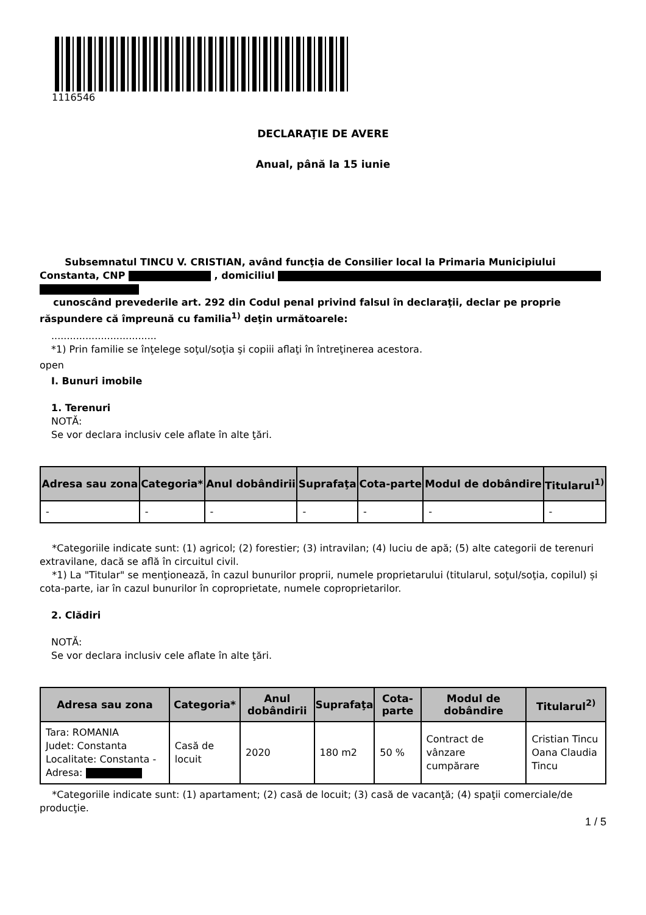1116546
DECLARAŢIE DE AVERE
Anual, până la 15 iunie
Subsemnatul TINCU V. CRISTIAN, având funcţia de Consilier local la Primaria Municipiului Constanta, CNP , domiciliul
cunoscând prevederile art. 292 din Codul penal privind falsul în declaraţii, declar pe proprie răspundere că împreună cu familia<sup>1)</sup> deţin următoarele:
..................................
*1) Prin familie se înţelege soţul/soţia şi copiii aflaţi în întreţinerea acestora.
open
I. Bunuri imobile
1. Terenuri
NOTĂ:
Se vor declara inclusiv cele aflate în alte ţări.
| Adresa sau zona | Categoria* | Anul dobândirii | Suprafaţa | Cota-parte | Modul de dobândire | Titularul<sup>1)</sup> |
| --- | --- | --- | --- | --- | --- | --- |
| - | - | - | - | - | - | - |
*Categoriile indicate sunt: (1) agricol; (2) forestier; (3) intravilan; (4) luciu de apă; (5) alte categorii de terenuri extravilane, dacă se află în circuitul civil.
*1) La "Titular" se menţionează, în cazul bunurilor proprii, numele proprietarului (titularul, soţul/soţia, copilul) și cota-parte, iar în cazul bunurilor în coproprietate, numele coproprietarilor.
2. Clădiri
NOTĂ:
Se vor declara inclusiv cele aflate în alte ţări.
| Adresa sau zona | Categoria* | Anul dobândirii | Suprafaţa | Cota-parte | Modul de dobândire | Titularul<sup>2)</sup> |
| --- | --- | --- | --- | --- | --- | --- |
| Tara: ROMANIA Judet: Constanta Localitate: Constanta - Adresa: | Casă de locuit | 2020 | 180 m2 | 50 % | Contract de vânzare cumpărare | Cristian Tincu Oana Claudia Tincu |
*Categoriile indicate sunt: (1) apartament; (2) casă de locuit; (3) casă de vacanţă; (4) spaţii comerciale/de producţie.
1 / 5